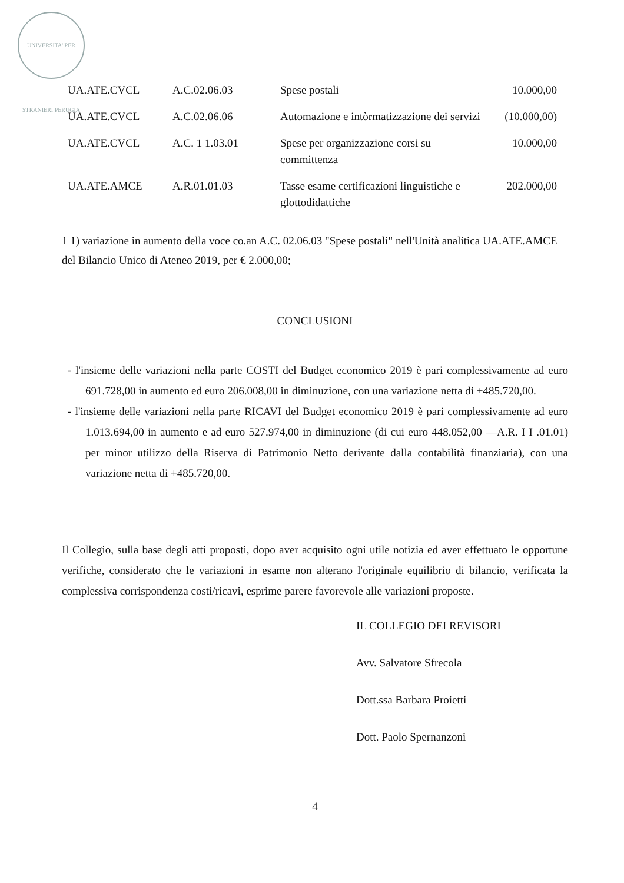UNIVERSITA' PER STRANIERI PERUGIA
| UA.ATE.CVCL | A.C.02.06.03 | Spese postali | 10.000,00 |
| UA.ATE.CVCL | A.C.02.06.06 | Automazione e intòrmatizzazione dei servizi | (10.000,00) |
| UA.ATE.CVCL | A.C. 1 1.03.01 | Spese per organizzazione corsi su committenza | 10.000,00 |
| UA.ATE.AMCE | A.R.01.01.03 | Tasse esame certificazioni linguistiche e glottodidattiche | 202.000,00 |
1 1) variazione in aumento della voce co.an A.C. 02.06.03 "Spese postali" nell'Unità analitica UA.ATE.AMCE del Bilancio Unico di Ateneo 2019, per € 2.000,00;
CONCLUSIONI
- l'insieme delle variazioni nella parte COSTI del Budget economico 2019 è pari complessivamente ad euro 691.728,00 in aumento ed euro 206.008,00 in diminuzione, con una variazione netta di +485.720,00.
- l'insieme delle variazioni nella parte RICAVI del Budget economico 2019 è pari complessivamente ad euro 1.013.694,00 in aumento e ad euro 527.974,00 in diminuzione (di cui euro 448.052,00 —A.R. I I .01.01) per minor utilizzo della Riserva di Patrimonio Netto derivante dalla contabilità finanziaria), con una variazione netta di +485.720,00.
Il Collegio, sulla base degli atti proposti, dopo aver acquisito ogni utile notizia ed aver effettuato le opportune verifiche, considerato che le variazioni in esame non alterano l'originale equilibrio di bilancio, verificata la complessiva corrispondenza costi/ricavi, esprime parere favorevole alle variazioni proposte.
IL COLLEGIO DEI REVISORI
Avv. Salvatore Sfrecola
Dott.ssa Barbara Proietti
Dott. Paolo Spernanzoni
4